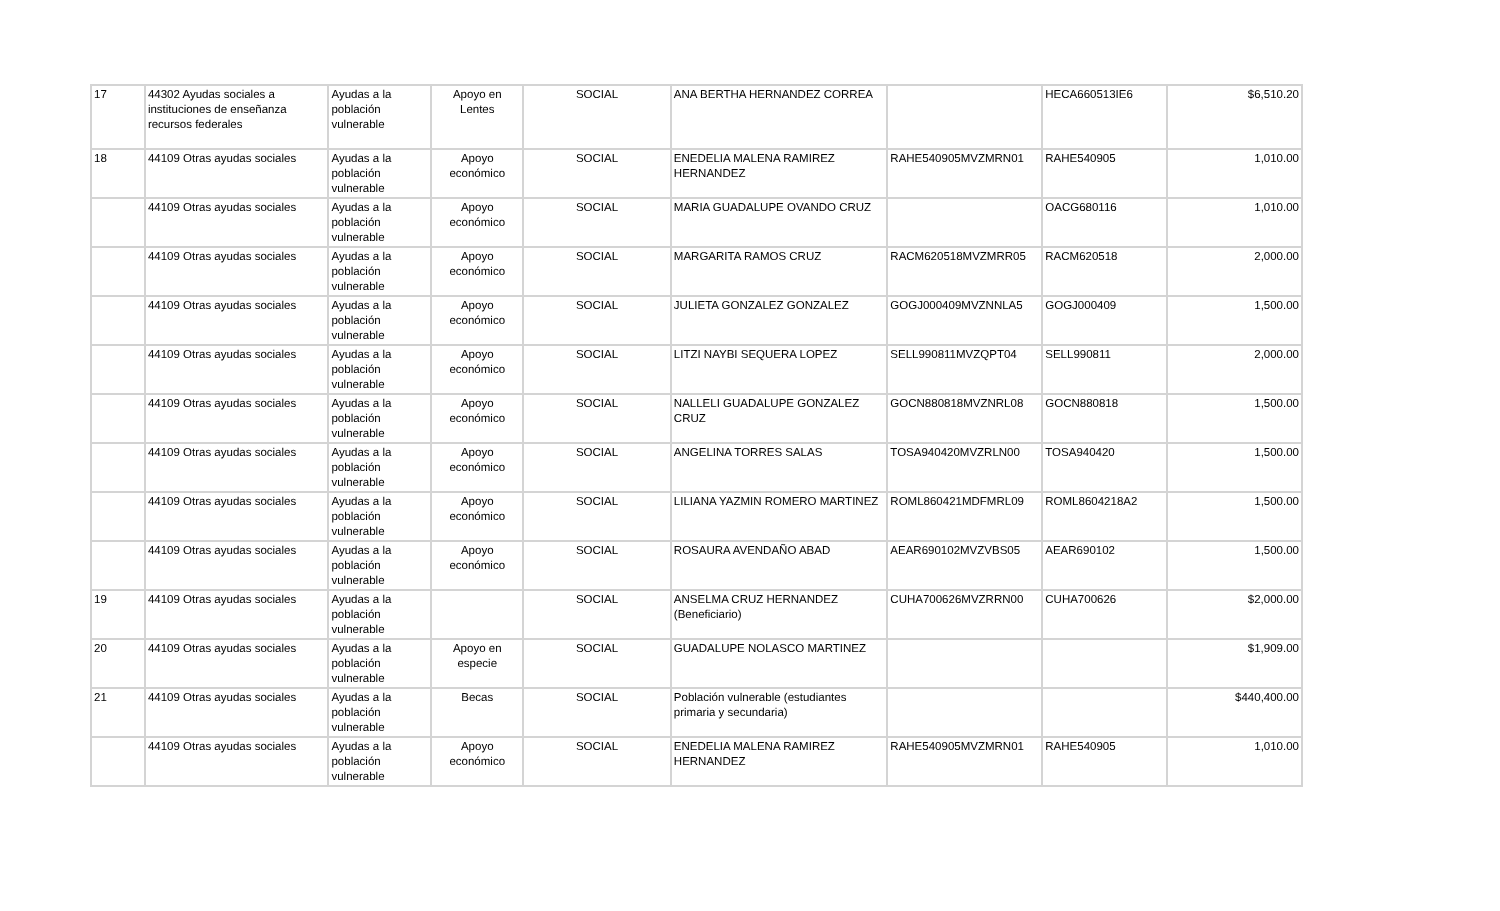| 17 | 44302 Ayudas sociales a instituciones de enseñanza recursos federales | Ayudas a la población vulnerable | Apoyo en Lentes | SOCIAL | ANA BERTHA HERNANDEZ CORREA | | HECA660513IE6 | $6,510.20 |
| 18 | 44109 Otras ayudas sociales | Ayudas a la población vulnerable | Apoyo económico | SOCIAL | ENEDELIA MALENA RAMIREZ HERNANDEZ | RAHE540905MVZMRN01 | RAHE540905 | 1,010.00 |
| | 44109 Otras ayudas sociales | Ayudas a la población vulnerable | Apoyo económico | SOCIAL | MARIA GUADALUPE OVANDO CRUZ | | OACG680116 | 1,010.00 |
| | 44109 Otras ayudas sociales | Ayudas a la población vulnerable | Apoyo económico | SOCIAL | MARGARITA RAMOS CRUZ | RACM620518MVZMRR05 | RACM620518 | 2,000.00 |
| | 44109 Otras ayudas sociales | Ayudas a la población vulnerable | Apoyo económico | SOCIAL | JULIETA GONZALEZ GONZALEZ | GOGJ000409MVZNNLA5 | GOGJ000409 | 1,500.00 |
| | 44109 Otras ayudas sociales | Ayudas a la población vulnerable | Apoyo económico | SOCIAL | LITZI NAYBI SEQUERA LOPEZ | SELL990811MVZQPT04 | SELL990811 | 2,000.00 |
| | 44109 Otras ayudas sociales | Ayudas a la población vulnerable | Apoyo económico | SOCIAL | NALLELI GUADALUPE GONZALEZ CRUZ | GOCN880818MVZNRL08 | GOCN880818 | 1,500.00 |
| | 44109 Otras ayudas sociales | Ayudas a la población vulnerable | Apoyo económico | SOCIAL | ANGELINA TORRES SALAS | TOSA940420MVZRLN00 | TOSA940420 | 1,500.00 |
| | 44109 Otras ayudas sociales | Ayudas a la población vulnerable | Apoyo económico | SOCIAL | LILIANA YAZMIN ROMERO MARTINEZ | ROML860421MDFMRL09 | ROML8604218A2 | 1,500.00 |
| | 44109 Otras ayudas sociales | Ayudas a la población vulnerable | Apoyo económico | SOCIAL | ROSAURA AVENDAÑO ABAD | AEAR690102MVZVBS05 | AEAR690102 | 1,500.00 |
| 19 | 44109 Otras ayudas sociales | Ayudas a la población vulnerable | | SOCIAL | ANSELMA CRUZ HERNANDEZ (Beneficiario) | CUHA700626MVZRRN00 | CUHA700626 | $2,000.00 |
| 20 | 44109 Otras ayudas sociales | Ayudas a la población vulnerable | Apoyo en especie | SOCIAL | GUADALUPE NOLASCO MARTINEZ | | | $1,909.00 |
| 21 | 44109 Otras ayudas sociales | Ayudas a la población vulnerable | Becas | SOCIAL | Población vulnerable (estudiantes primaria y secundaria) | | | $440,400.00 |
| | 44109 Otras ayudas sociales | Ayudas a la población vulnerable | Apoyo económico | SOCIAL | ENEDELIA MALENA RAMIREZ HERNANDEZ | RAHE540905MVZMRN01 | RAHE540905 | 1,010.00 |